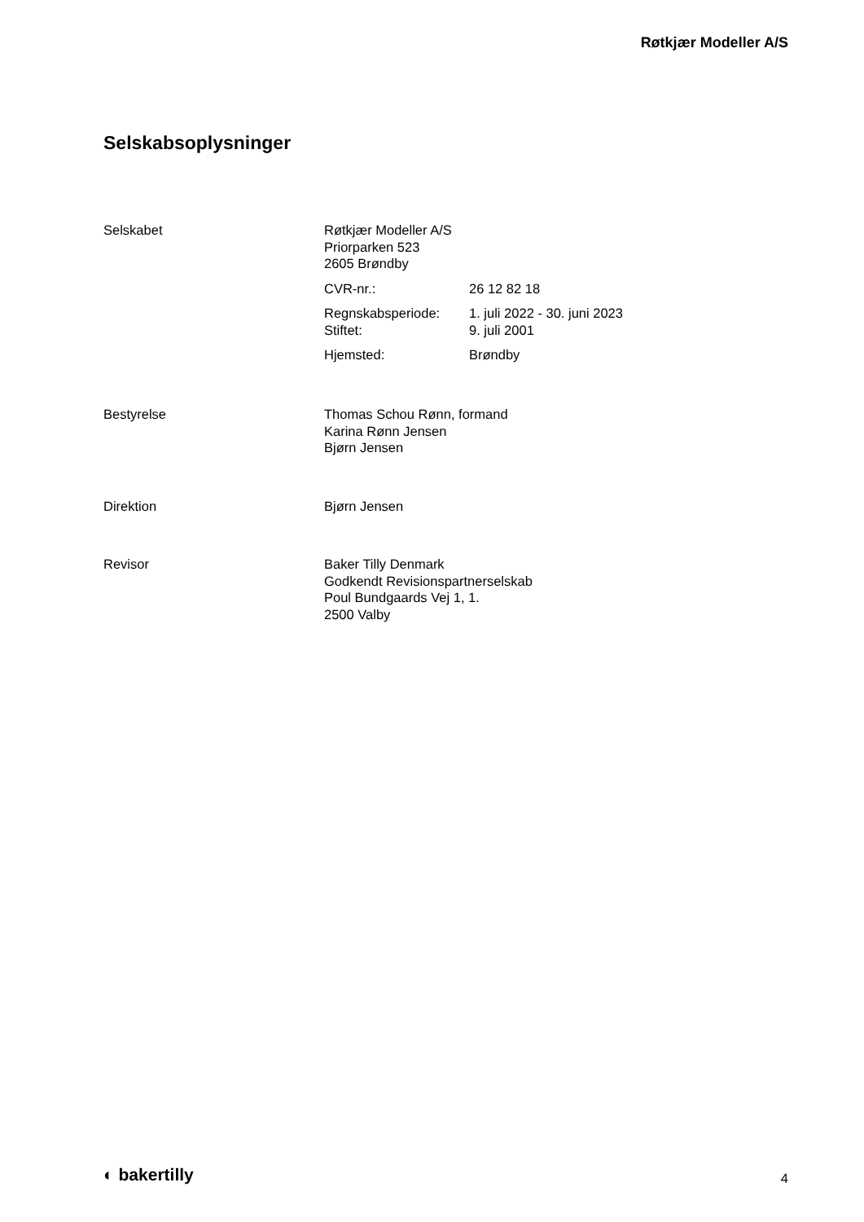Røtkjær Modeller A/S
Selskabsoplysninger
Selskabet Røtkjær Modeller A/S
Priorparken 523
2605 Brøndby
CVR-nr.: 26 12 82 18
Regnskabsperiode:
Stiftet:
1. juli 2022 - 30. juni 2023
9. juli 2001
Hjemsted: Brøndby
Bestyrelse Thomas Schou Rønn, formand
Karina Rønn Jensen
Bjørn Jensen
Direktion Bjørn Jensen
Revisor Baker Tilly Denmark
Godkendt Revisionspartnerselskab
Poul Bundgaards Vej 1, 1.
2500 Valby
◐ bakertilly 4